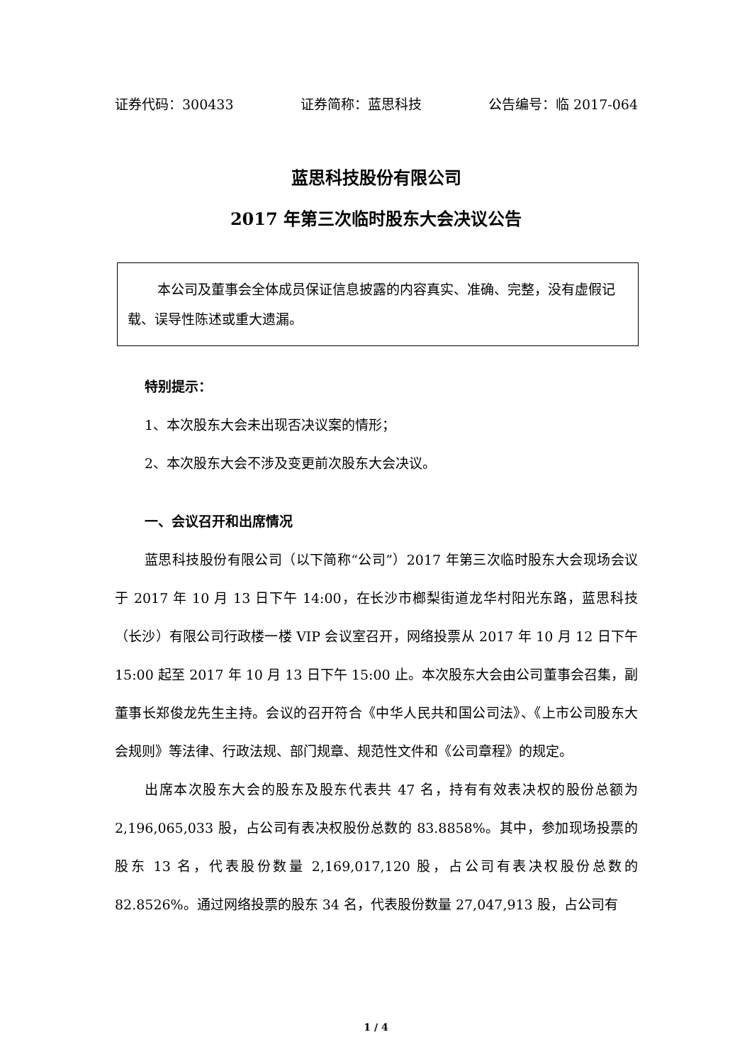证券代码：300433 证券简称：蓝思科技 公告编号：临 2017-064
蓝思科技股份有限公司
2017 年第三次临时股东大会决议公告
本公司及董事会全体成员保证信息披露的内容真实、准确、完整，没有虚假记载、误导性陈述或重大遗漏。
特别提示：
1、本次股东大会未出现否决议案的情形；
2、本次股东大会不涉及变更前次股东大会决议。
一、会议召开和出席情况
蓝思科技股份有限公司（以下简称“公司”）2017 年第三次临时股东大会现场会议于 2017 年 10 月 13 日下午 14:00，在长沙市榔梨街道龙华村阳光东路，蓝思科技（长沙）有限公司行政楼一楼 VIP 会议室召开，网络投票从 2017 年 10 月 12 日下午 15:00 起至 2017 年 10 月 13 日下午 15:00 止。本次股东大会由公司董事会召集，副董事长郑俊龙先生主持。会议的召开符合《中华人民共和国公司法》、《上市公司股东大会规则》等法律、行政法规、部门规章、规范性文件和《公司章程》的规定。
出席本次股东大会的股东及股东代表共 47 名，持有有效表决权的股份总额为 2,196,065,033 股，占公司有表决权股份总数的 83.8858%。其中，参加现场投票的股东 13 名，代表股份数量 2,169,017,120 股，占公司有表决权股份总数的 82.8526%。通过网络投票的股东 34 名，代表股份数量 27,047,913 股，占公司有
1 / 4